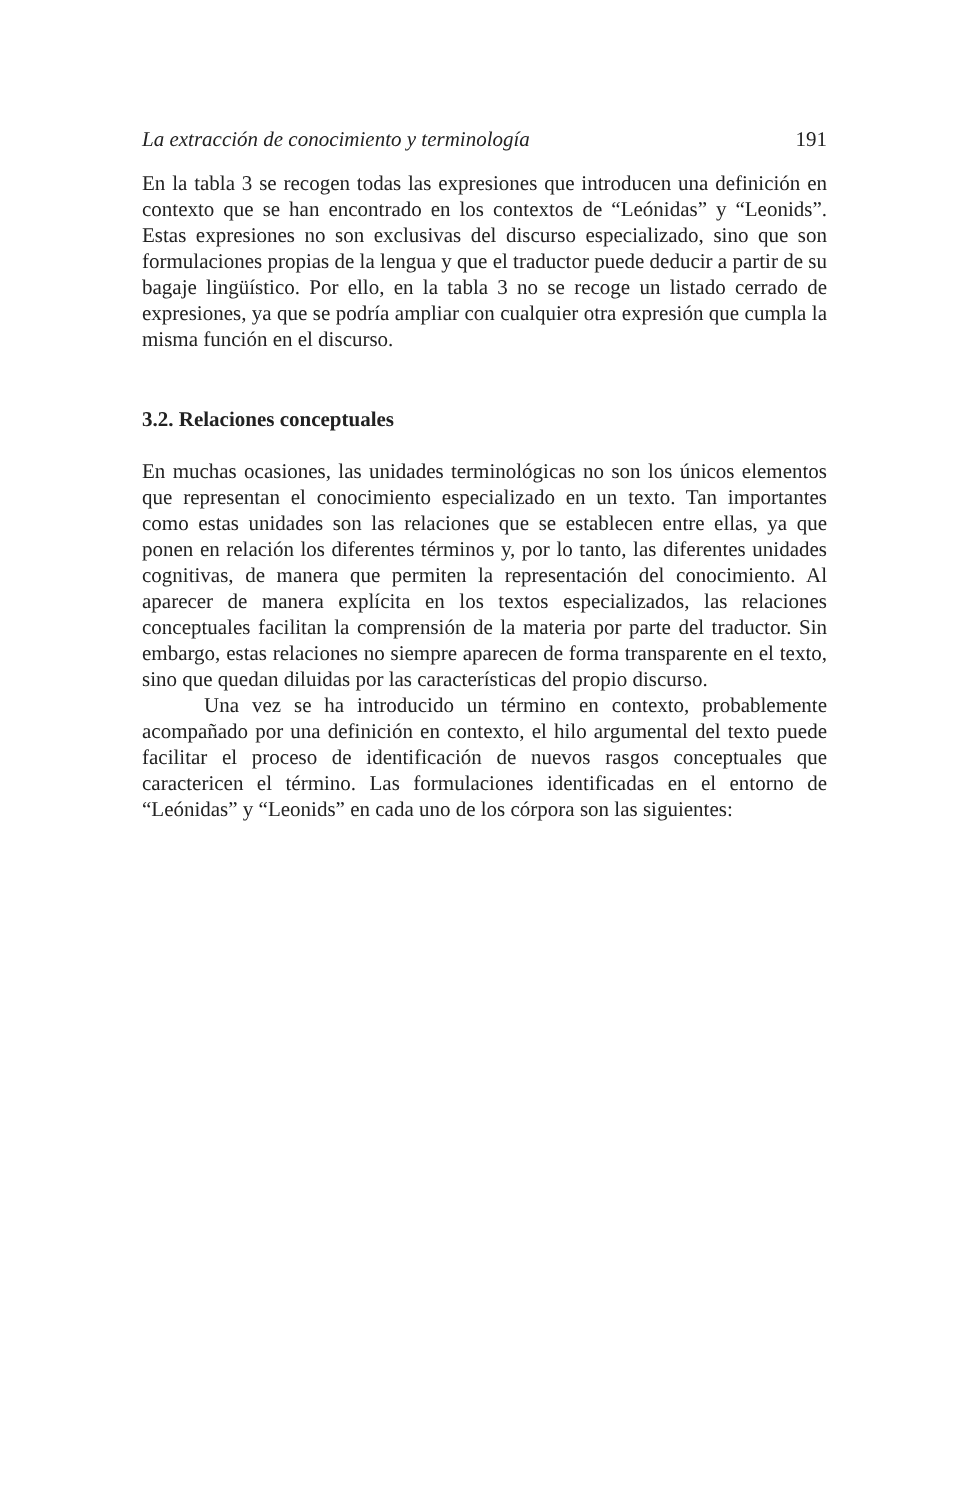La extracción de conocimiento y terminología 191
En la tabla 3 se recogen todas las expresiones que introducen una definición en contexto que se han encontrado en los contextos de “Leónidas” y “Leonids”. Estas expresiones no son exclusivas del discurso especializado, sino que son formulaciones propias de la lengua y que el traductor puede deducir a partir de su bagaje lingüístico. Por ello, en la tabla 3 no se recoge un listado cerrado de expresiones, ya que se podría ampliar con cualquier otra expresión que cumpla la misma función en el discurso.
3.2. Relaciones conceptuales
En muchas ocasiones, las unidades terminológicas no son los únicos elementos que representan el conocimiento especializado en un texto. Tan importantes como estas unidades son las relaciones que se establecen entre ellas, ya que ponen en relación los diferentes términos y, por lo tanto, las diferentes unidades cognitivas, de manera que permiten la representación del conocimiento. Al aparecer de manera explícita en los textos especializados, las relaciones conceptuales facilitan la comprensión de la materia por parte del traductor. Sin embargo, estas relaciones no siempre aparecen de forma transparente en el texto, sino que quedan diluidas por las características del propio discurso.
Una vez se ha introducido un término en contexto, probablemente acompañado por una definición en contexto, el hilo argumental del texto puede facilitar el proceso de identificación de nuevos rasgos conceptuales que caractericen el término. Las formulaciones identificadas en el entorno de “Leónidas” y “Leonids” en cada uno de los córpora son las siguientes: